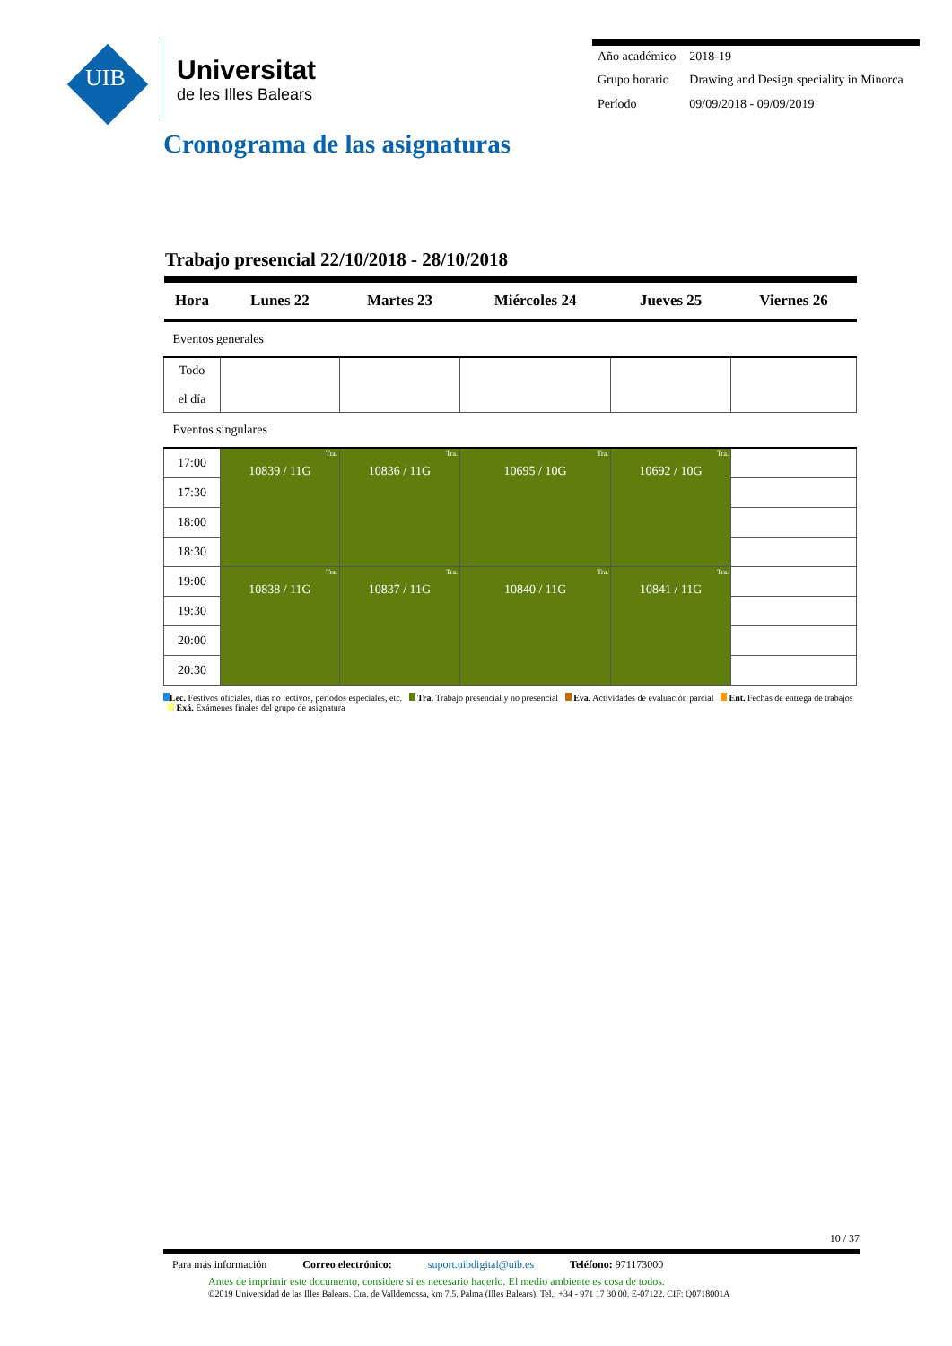UIB
Universitat
de les Illes Balears
| Año académico | 2018-19 |
| Grupo horario | Drawing and Design speciality in Minorca |
| Período | 09/09/2018 - 09/09/2019 |
Cronograma de las asignaturas
Trabajo presencial 22/10/2018 - 28/10/2018
| Hora | Lunes 22 | Martes 23 | Miércoles 24 | Jueves 25 | Viernes 26 |
| --- | --- | --- | --- | --- | --- |
| Eventos generales | | | | | |
| Todo el día | | | | | |
| Eventos singulares | | | | | |
| 17:00 | Tra. 10839 / 11G | Tra. 10836 / 11G | Tra. 10695 / 10G | Tra. 10692 / 10G | |
| 17:30 | | | | | |
| 18:00 | | | | | |
| 18:30 | | | | | |
| 19:00 | Tra. 10838 / 11G | Tra. 10837 / 11G | Tra. 10840 / 11G | Tra. 10841 / 11G | |
| 19:30 | | | | | |
| 20:00 | | | | | |
| 20:30 | | | | | |
Lec. Festivos oficiales, dias no lectivos, períodos especiales, etc. Tra. Trabajo presencial y no presencial Eva. Actividades de evaluación parcial Ent. Fechas de entrega de trabajos Exá. Exámenes finales del grupo de asignatura
10 / 37
Para más información Correo electrónico: suport.uibdigital@uib.es Teléfono: 971173000
Antes de imprimir este documento, considere si es necesario hacerlo. El medio ambiente es cosa de todos.
©2019 Universidad de las Illes Balears. Cra. de Valldemossa, km 7.5. Palma (Illes Balears). Tel.: +34 - 971 17 30 00. E-07122. CIF: Q0718001A